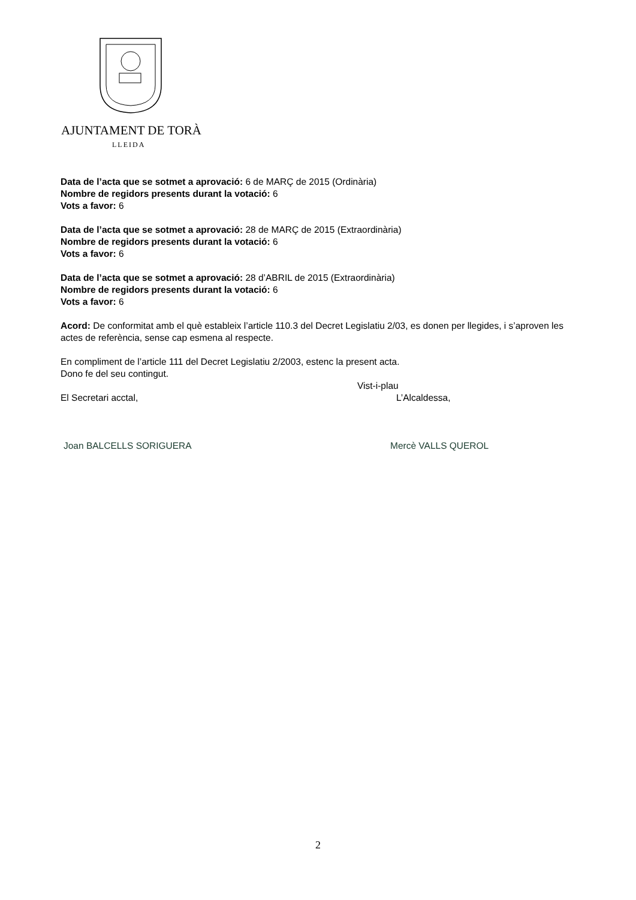AJUNTAMENT DE TORÀ
LLEIDA
Data de l’acta que se sotmet a aprovació: 6 de MARÇ de 2015 (Ordinària)
Nombre de regidors presents durant la votació: 6
Vots a favor: 6
Data de l’acta que se sotmet a aprovació: 28 de MARÇ de 2015 (Extraordinària)
Nombre de regidors presents durant la votació: 6
Vots a favor: 6
Data de l’acta que se sotmet a aprovació: 28 d’ABRIL de 2015 (Extraordinària)
Nombre de regidors presents durant la votació: 6
Vots a favor: 6
Acord: De conformitat amb el què estableix l’article 110.3 del Decret Legislatiu 2/03, es donen per llegides, i s’aproven les actes de referència, sense cap esmena al respecte.
En compliment de l’article 111 del Decret Legislatiu 2/2003, estenc la present acta.
Dono fe del seu contingut.
Vist-i-plau
El Secretari acctal, L’Alcaldessa,
Joan BALCELLS SORIGUERA Mercè VALLS QUEROL
2